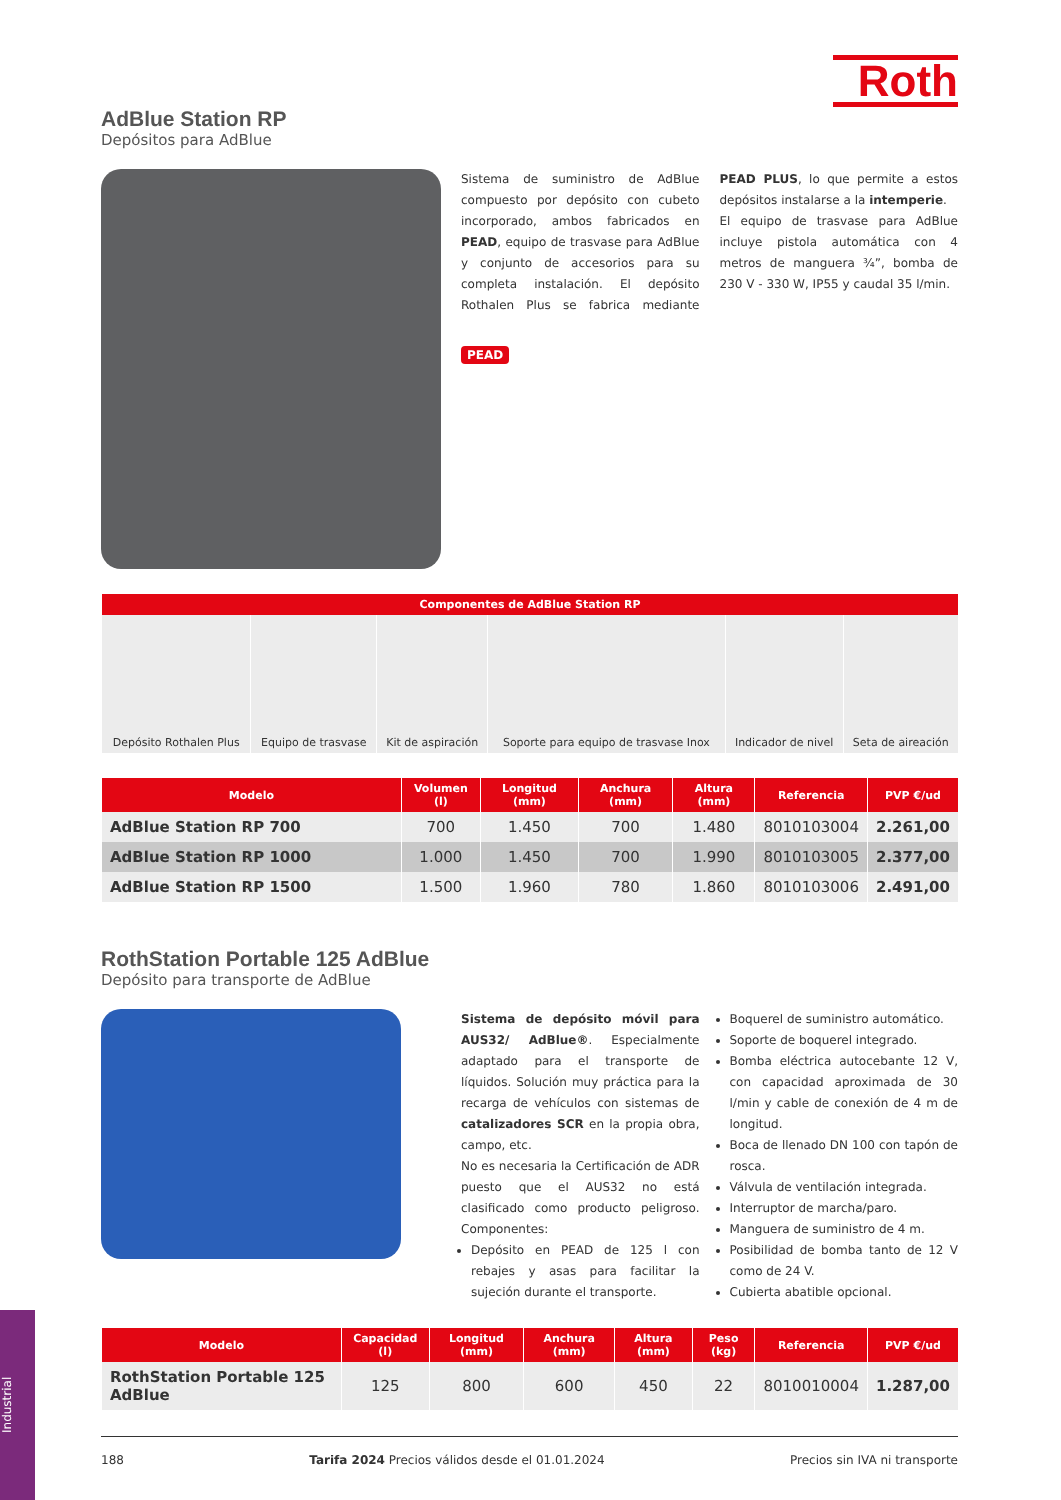Roth
AdBlue Station RP
Depósitos para AdBlue
Sistema de suministro de AdBlue compuesto por depósito con cubeto incorporado, ambos fabricados en PEAD, equipo de trasvase para AdBlue y conjunto de accesorios para su completa instalación. El depósito Rothalen Plus se fabrica mediante PEAD PLUS, lo que permite a estos depósitos instalarse a la intemperie.
El equipo de trasvase para AdBlue incluye pistola automática con 4 metros de manguera ¾”, bomba de 230 V - 330 W, IP55 y caudal 35 l/min.
PEAD
| Componentes de AdBlue Station RP | | | | | |
| --- | --- | --- | --- | --- | --- |
| Depósito Rothalen Plus | Equipo de trasvase | Kit de aspiración | Soporte para equipo de trasvase Inox | Indicador de nivel | Seta de aireación |
| Modelo | Volumen (l) | Longitud (mm) | Anchura (mm) | Altura (mm) | Referencia | PVP €/ud |
| --- | --- | --- | --- | --- | --- | --- |
| AdBlue Station RP 700 | 700 | 1.450 | 700 | 1.480 | 8010103004 | 2.261,00 |
| AdBlue Station RP 1000 | 1.000 | 1.450 | 700 | 1.990 | 8010103005 | 2.377,00 |
| AdBlue Station RP 1500 | 1.500 | 1.960 | 780 | 1.860 | 8010103006 | 2.491,00 |
RothStation Portable 125 AdBlue
Depósito para transporte de AdBlue
Sistema de depósito móvil para AUS32/ AdBlue®. Especialmente adaptado para el transporte de líquidos. Solución muy práctica para la recarga de vehículos con sistemas de catalizadores SCR en la propia obra, campo, etc.
No es necesaria la Certificación de ADR puesto que el AUS32 no está clasificado como producto peligroso. Componentes:
Depósito en PEAD de 125 l con rebajes y asas para facilitar la sujeción durante el transporte.
Boquerel de suministro automático.
Soporte de boquerel integrado.
Bomba eléctrica autocebante 12 V, con capacidad aproximada de 30 l/min y cable de conexión de 4 m de longitud.
Boca de llenado DN 100 con tapón de rosca.
Válvula de ventilación integrada.
Interruptor de marcha/paro.
Manguera de suministro de 4 m.
Posibilidad de bomba tanto de 12 V como de 24 V.
Cubierta abatible opcional.
| Modelo | Capacidad (l) | Longitud (mm) | Anchura (mm) | Altura (mm) | Peso (kg) | Referencia | PVP €/ud |
| --- | --- | --- | --- | --- | --- | --- | --- |
| RothStation Portable 125 AdBlue | 125 | 800 | 600 | 450 | 22 | 8010010004 | 1.287,00 |
Industrial
188 Tarifa 2024 Precios válidos desde el 01.01.2024 Precios sin IVA ni transporte